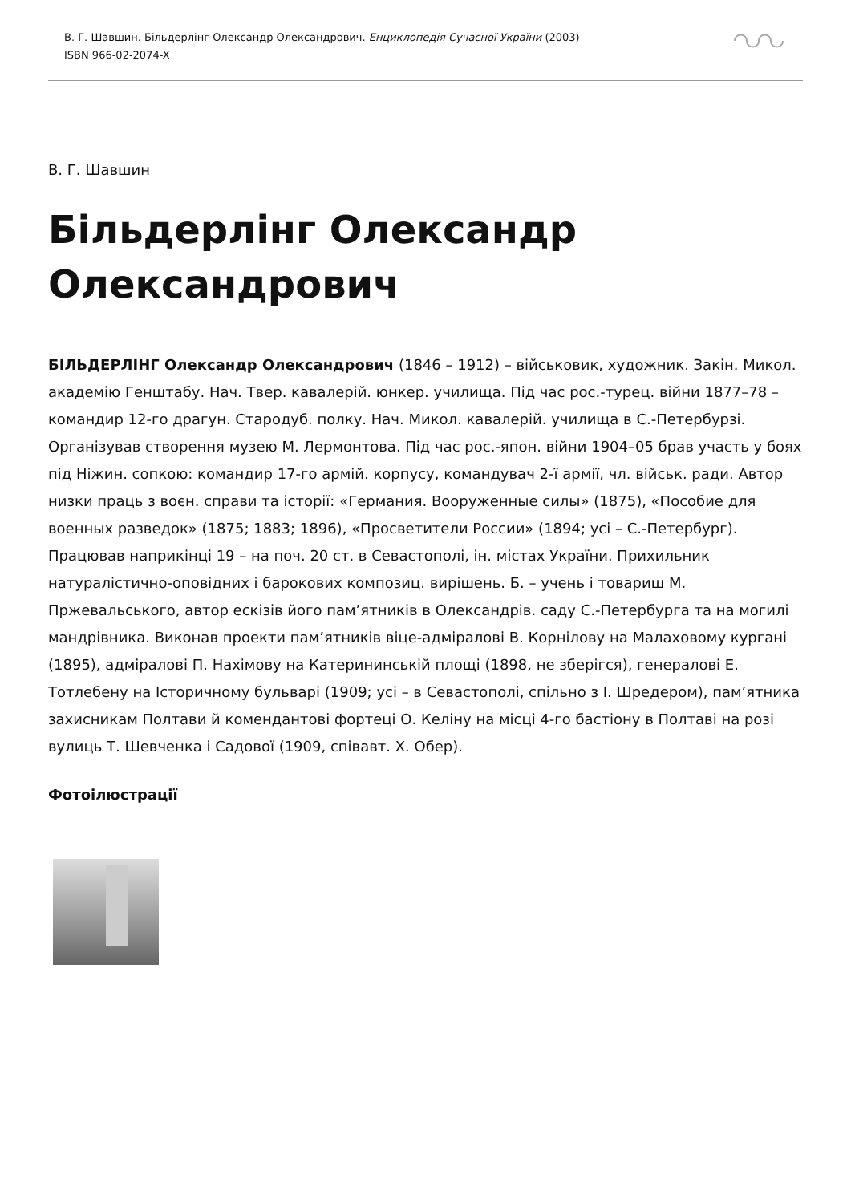В. Г. Шавшин. Більдерлінг Олександр Олександрович. Енциклопедія Сучасної України (2003)
ISBN 966-02-2074-X
В. Г. Шавшин
Більдерлінг Олександр Олександрович
БІЛЬДЕРЛІНГ Олександр Олександрович (1846 – 1912) – військовик, художник. Закін. Микол. академію Генштабу. Нач. Твер. кавалерій. юнкер. училища. Під час рос.-турец. війни 1877–78 – командир 12-го драгун. Стародуб. полку. Нач. Микол. кавалерій. училища в С.-Петербурзі. Організував створення музею М. Лермонтова. Під час рос.-япон. війни 1904–05 брав участь у боях під Ніжин. сопкою: командир 17-го армій. корпусу, командувач 2-ї армії, чл. військ. ради. Автор низки праць з воєн. справи та історії: «Германия. Вооруженные силы» (1875), «Пособие для военных разведок» (1875; 1883; 1896), «Просветители России» (1894; усі – С.-Петербург). Працював наприкінці 19 – на поч. 20 ст. в Севастополі, ін. містах України. Прихильник натуралістично-оповідних і барокових композиц. вирішень. Б. – учень і товариш М. Пржевальського, автор ескізів його пам’ятників в Олександрів. саду С.-Петербурга та на могилі мандрівника. Виконав проекти пам’ятників віце-адміралові В. Корнілову на Малаховому кургані (1895), адміралові П. Нахімову на Катерининській площі (1898, не зберігся), генералові Е. Тотлебену на Історичному бульварі (1909; усі – в Севастополі, спільно з І. Шредером), пам’ятника захисникам Полтави й комендантові фортеці О. Келіну на місці 4-го бастіону в Полтаві на розі вулиць Т. Шевченка і Садової (1909, співавт. Х. Обер).
Фотоілюстрації